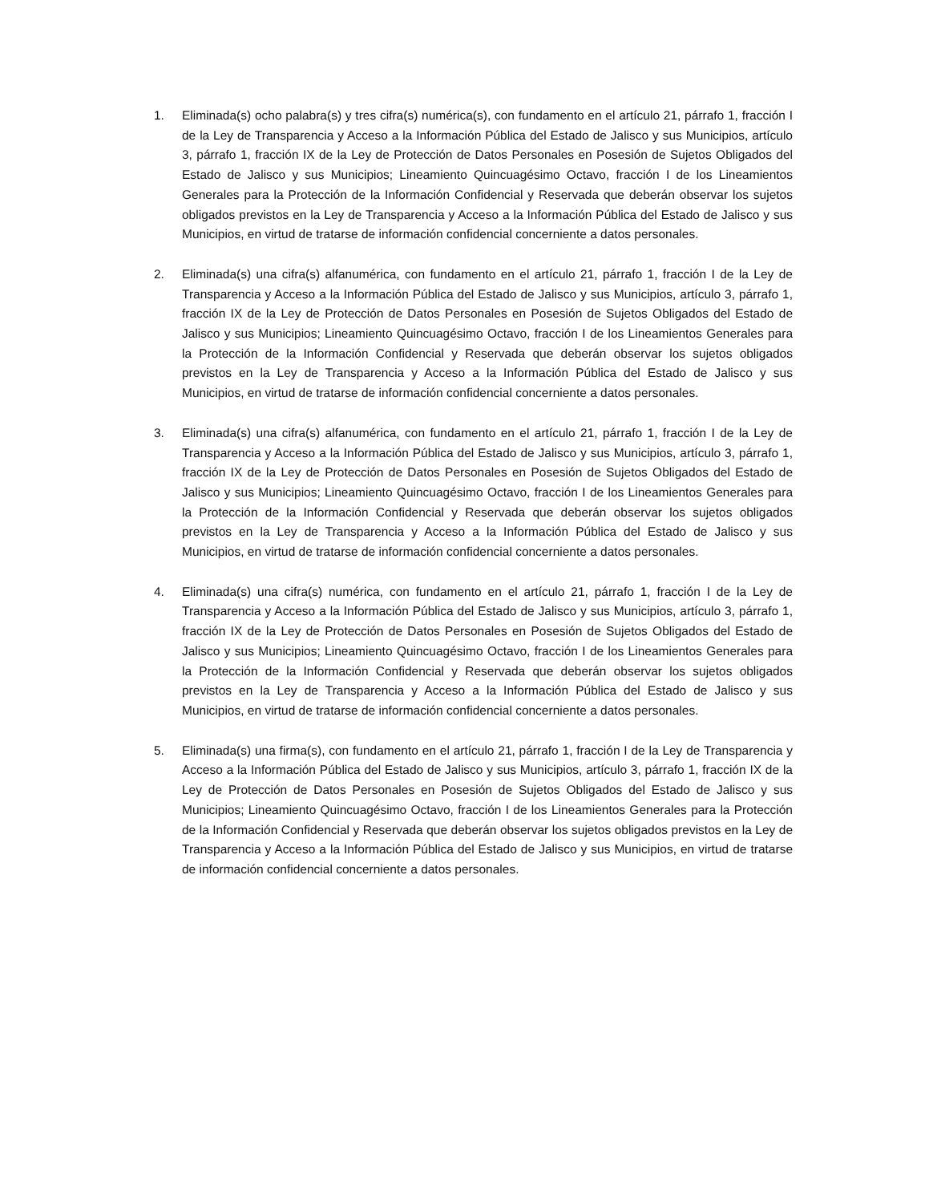1. Eliminada(s) ocho palabra(s) y tres cifra(s) numérica(s), con fundamento en el artículo 21, párrafo 1, fracción I de la Ley de Transparencia y Acceso a la Información Pública del Estado de Jalisco y sus Municipios, artículo 3, párrafo 1, fracción IX de la Ley de Protección de Datos Personales en Posesión de Sujetos Obligados del Estado de Jalisco y sus Municipios; Lineamiento Quincuagésimo Octavo, fracción I de los Lineamientos Generales para la Protección de la Información Confidencial y Reservada que deberán observar los sujetos obligados previstos en la Ley de Transparencia y Acceso a la Información Pública del Estado de Jalisco y sus Municipios, en virtud de tratarse de información confidencial concerniente a datos personales.
2. Eliminada(s) una cifra(s) alfanumérica, con fundamento en el artículo 21, párrafo 1, fracción I de la Ley de Transparencia y Acceso a la Información Pública del Estado de Jalisco y sus Municipios, artículo 3, párrafo 1, fracción IX de la Ley de Protección de Datos Personales en Posesión de Sujetos Obligados del Estado de Jalisco y sus Municipios; Lineamiento Quincuagésimo Octavo, fracción I de los Lineamientos Generales para la Protección de la Información Confidencial y Reservada que deberán observar los sujetos obligados previstos en la Ley de Transparencia y Acceso a la Información Pública del Estado de Jalisco y sus Municipios, en virtud de tratarse de información confidencial concerniente a datos personales.
3. Eliminada(s) una cifra(s) alfanumérica, con fundamento en el artículo 21, párrafo 1, fracción I de la Ley de Transparencia y Acceso a la Información Pública del Estado de Jalisco y sus Municipios, artículo 3, párrafo 1, fracción IX de la Ley de Protección de Datos Personales en Posesión de Sujetos Obligados del Estado de Jalisco y sus Municipios; Lineamiento Quincuagésimo Octavo, fracción I de los Lineamientos Generales para la Protección de la Información Confidencial y Reservada que deberán observar los sujetos obligados previstos en la Ley de Transparencia y Acceso a la Información Pública del Estado de Jalisco y sus Municipios, en virtud de tratarse de información confidencial concerniente a datos personales.
4. Eliminada(s) una cifra(s) numérica, con fundamento en el artículo 21, párrafo 1, fracción I de la Ley de Transparencia y Acceso a la Información Pública del Estado de Jalisco y sus Municipios, artículo 3, párrafo 1, fracción IX de la Ley de Protección de Datos Personales en Posesión de Sujetos Obligados del Estado de Jalisco y sus Municipios; Lineamiento Quincuagésimo Octavo, fracción I de los Lineamientos Generales para la Protección de la Información Confidencial y Reservada que deberán observar los sujetos obligados previstos en la Ley de Transparencia y Acceso a la Información Pública del Estado de Jalisco y sus Municipios, en virtud de tratarse de información confidencial concerniente a datos personales.
5. Eliminada(s) una firma(s), con fundamento en el artículo 21, párrafo 1, fracción I de la Ley de Transparencia y Acceso a la Información Pública del Estado de Jalisco y sus Municipios, artículo 3, párrafo 1, fracción IX de la Ley de Protección de Datos Personales en Posesión de Sujetos Obligados del Estado de Jalisco y sus Municipios; Lineamiento Quincuagésimo Octavo, fracción I de los Lineamientos Generales para la Protección de la Información Confidencial y Reservada que deberán observar los sujetos obligados previstos en la Ley de Transparencia y Acceso a la Información Pública del Estado de Jalisco y sus Municipios, en virtud de tratarse de información confidencial concerniente a datos personales.